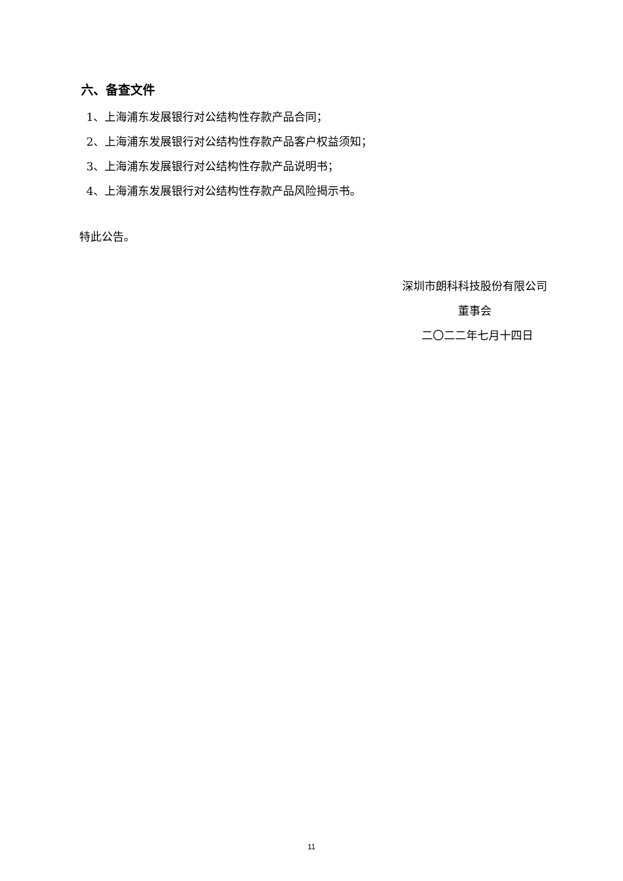六、备查文件
1、上海浦东发展银行对公结构性存款产品合同；
2、上海浦东发展银行对公结构性存款产品客户权益须知；
3、上海浦东发展银行对公结构性存款产品说明书；
4、上海浦东发展银行对公结构性存款产品风险揭示书。
特此公告。
深圳市朗科科技股份有限公司
董事会
二〇二二年七月十四日
11